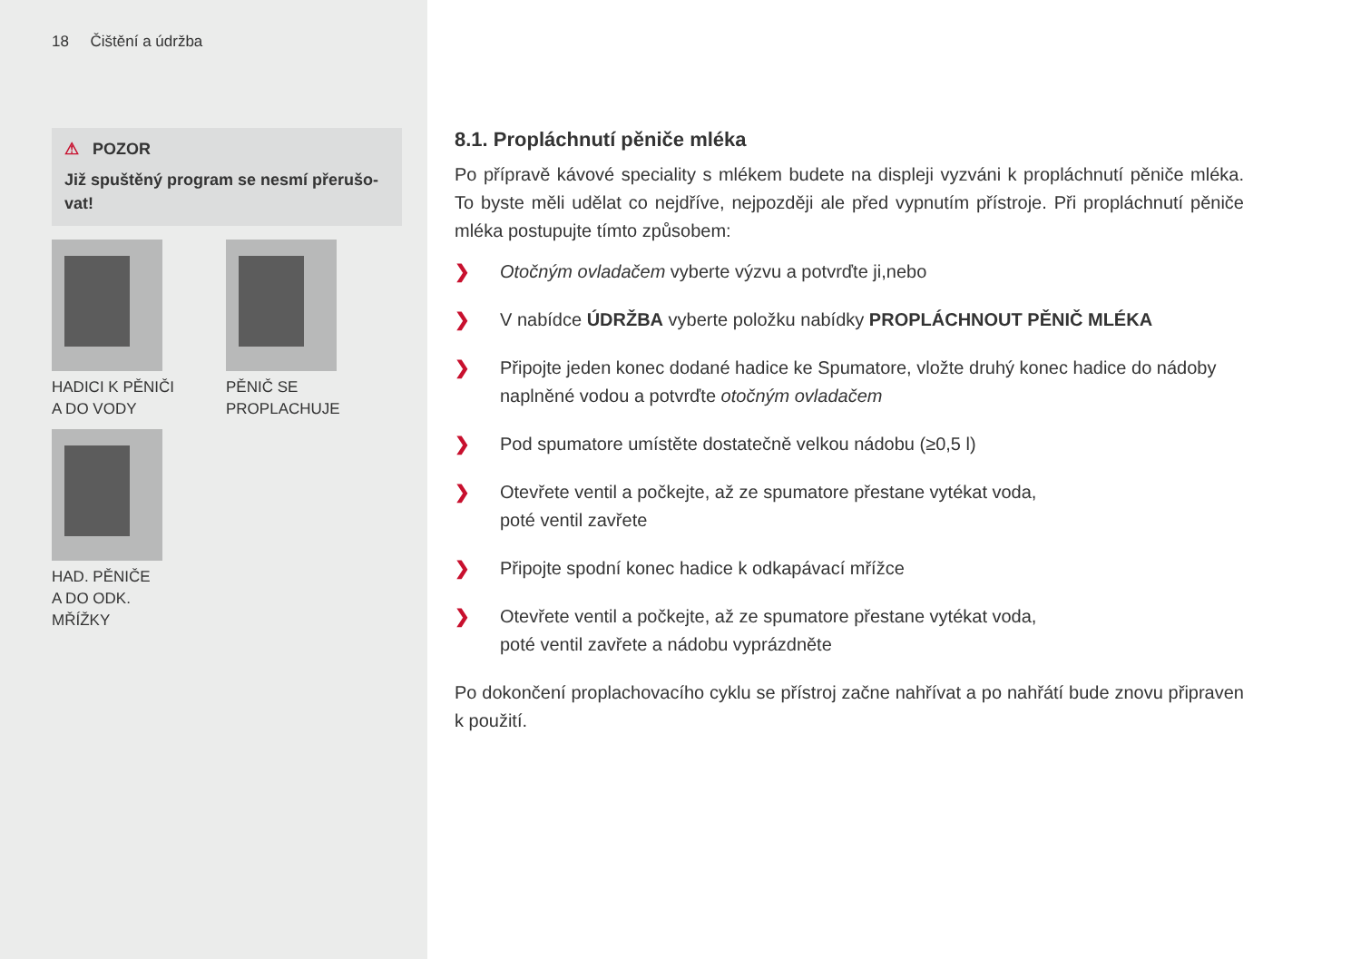18 Čištění a údržba
⚠ POZOR
Již spuštěný program se nesmí přerušo-vat!
HADICI K PĚNIČI
A DO VODY
PĚNIČ SE
PROPLACHUJE
HAD. PĚNIČE
A DO ODK.
MŘÍŽKY
8.1. Propláchnutí pěniče mléka
Po přípravě kávové speciality s mlékem budete na displeji vyzváni k propláchnutí pěniče mléka. To byste měli udělat co nejdříve, nejpozději ale před vypnutím přístroje. Při propláchnutí pěniče mléka postupujte tímto způsobem:
❯ Otočným ovladačem vyberte výzvu a potvrďte ji,nebo
❯ V nabídce ÚDRŽBA vyberte položku nabídky PROPLÁCHNOUT PĚNIČ MLÉKA
❯ Připojte jeden konec dodané hadice ke Spumatore, vložte druhý konec hadice do nádoby naplněné vodou a potvrďte otočným ovladačem
❯ Pod spumatore umístěte dostatečně velkou nádobu (≥0,5 l)
❯ Otevřete ventil a počkejte, až ze spumatore přestane vytékat voda,
poté ventil zavřete
❯ Připojte spodní konec hadice k odkapávací mřížce
❯ Otevřete ventil a počkejte, až ze spumatore přestane vytékat voda,
poté ventil zavřete a nádobu vyprázdněte
Po dokončení proplachovacího cyklu se přístroj začne nahřívat a po nahřátí bude znovu připraven k použití.